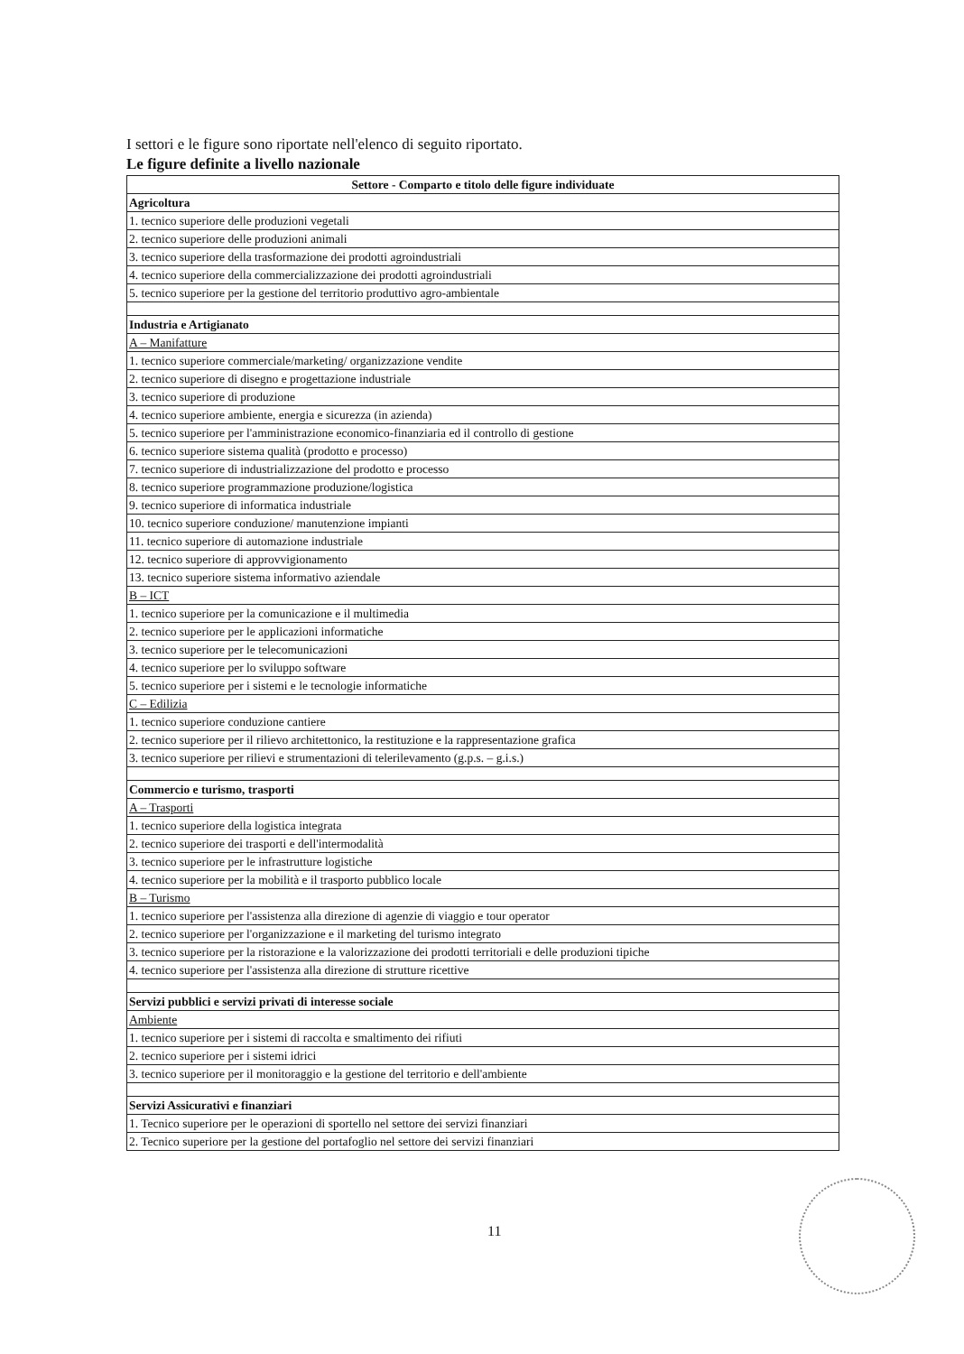I settori e le figure sono riportate nell'elenco di seguito riportato.
Le figure definite a livello nazionale
| Settore - Comparto e titolo delle figure individuate |
| --- |
| Agricoltura |
| 1. tecnico superiore delle produzioni vegetali |
| 2. tecnico superiore delle produzioni animali |
| 3. tecnico superiore della trasformazione dei prodotti agroindustriali |
| 4. tecnico superiore della commercializzazione dei prodotti agroindustriali |
| 5. tecnico superiore per la gestione del territorio produttivo agro-ambientale |
| Industria e Artigianato |
| A – Manifatture |
| 1. tecnico superiore commerciale/marketing/ organizzazione vendite |
| 2. tecnico superiore di disegno e progettazione industriale |
| 3. tecnico superiore di produzione |
| 4. tecnico superiore ambiente, energia e sicurezza (in azienda) |
| 5. tecnico superiore per l'amministrazione economico-finanziaria ed il controllo di gestione |
| 6. tecnico superiore sistema qualità (prodotto e processo) |
| 7. tecnico superiore di industrializzazione del prodotto e processo |
| 8. tecnico superiore programmazione produzione/logistica |
| 9. tecnico superiore di informatica industriale |
| 10. tecnico superiore conduzione/ manutenzione impianti |
| 11. tecnico superiore di automazione industriale |
| 12. tecnico superiore di approvvigionamento |
| 13. tecnico superiore sistema informativo aziendale |
| B – ICT |
| 1. tecnico superiore per la comunicazione e il multimedia |
| 2. tecnico superiore per le applicazioni informatiche |
| 3. tecnico superiore per le telecomunicazioni |
| 4. tecnico superiore per lo sviluppo software |
| 5. tecnico superiore per i sistemi e le tecnologie informatiche |
| C – Edilizia |
| 1. tecnico superiore conduzione cantiere |
| 2. tecnico superiore per il rilievo architettonico, la restituzione e la rappresentazione grafica |
| 3. tecnico superiore per rilievi e strumentazioni di telerilevamento (g.p.s. – g.i.s.) |
| Commercio e turismo, trasporti |
| A – Trasporti |
| 1. tecnico superiore della logistica integrata |
| 2. tecnico superiore dei trasporti e dell'intermodalità |
| 3. tecnico superiore per le infrastrutture logistiche |
| 4. tecnico superiore per la mobilità e il trasporto pubblico locale |
| B – Turismo |
| 1. tecnico superiore per l'assistenza alla direzione di agenzie di viaggio e tour operator |
| 2. tecnico superiore per l'organizzazione e il marketing del turismo integrato |
| 3. tecnico superiore per la ristorazione e la valorizzazione dei prodotti territoriali e delle produzioni tipiche |
| 4. tecnico superiore per l'assistenza alla direzione di strutture ricettive |
| Servizi pubblici e servizi privati di interesse sociale |
| Ambiente |
| 1. tecnico superiore per i sistemi di raccolta e smaltimento dei rifiuti |
| 2. tecnico superiore per i sistemi idrici |
| 3. tecnico superiore per il monitoraggio e la gestione del territorio e dell'ambiente |
| Servizi Assicurativi e finanziari |
| 1. Tecnico superiore per le operazioni di sportello nel settore dei servizi finanziari |
| 2. Tecnico superiore per la gestione del portafoglio nel settore dei servizi finanziari |
11